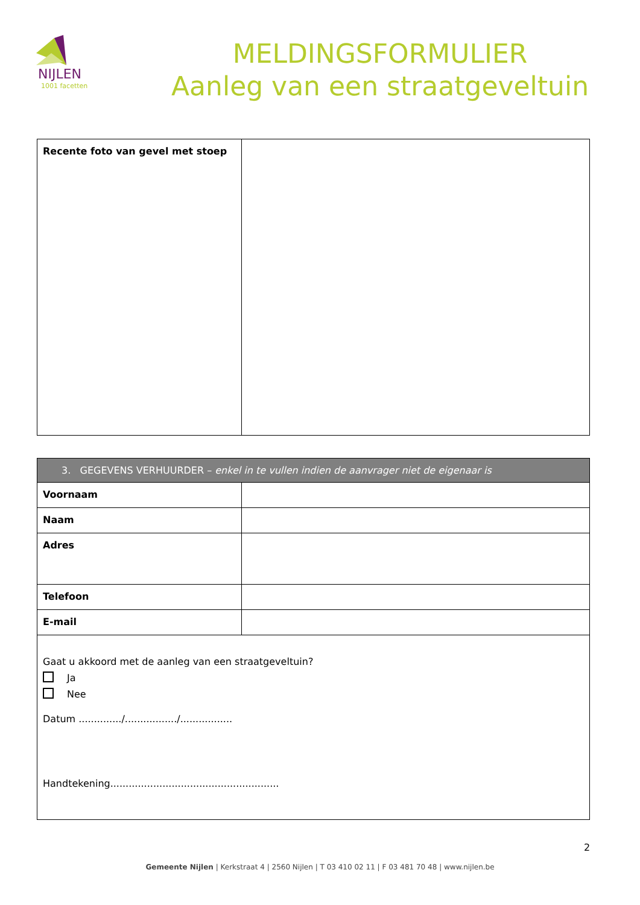NIJLEN
1001 facetten
MELDINGSFORMULIER
Aanleg van een straatgeveltuin
| Recente foto van gevel met stoep | |
| 3. GEGEVENS VERHUURDER – enkel in te vullen indien de aanvrager niet de eigenaar is | |
| Voornaam | |
| Naam | |
| Adres | |
| Telefoon | |
| E-mail | |
| Gaat u akkoord met de aanleg van een straatgeveltuin? Ja Nee Datum ............../................./................. Handtekening....................................................... | |
2
Gemeente Nijlen | Kerkstraat 4 | 2560 Nijlen | T 03 410 02 11 | F 03 481 70 48 | www.nijlen.be